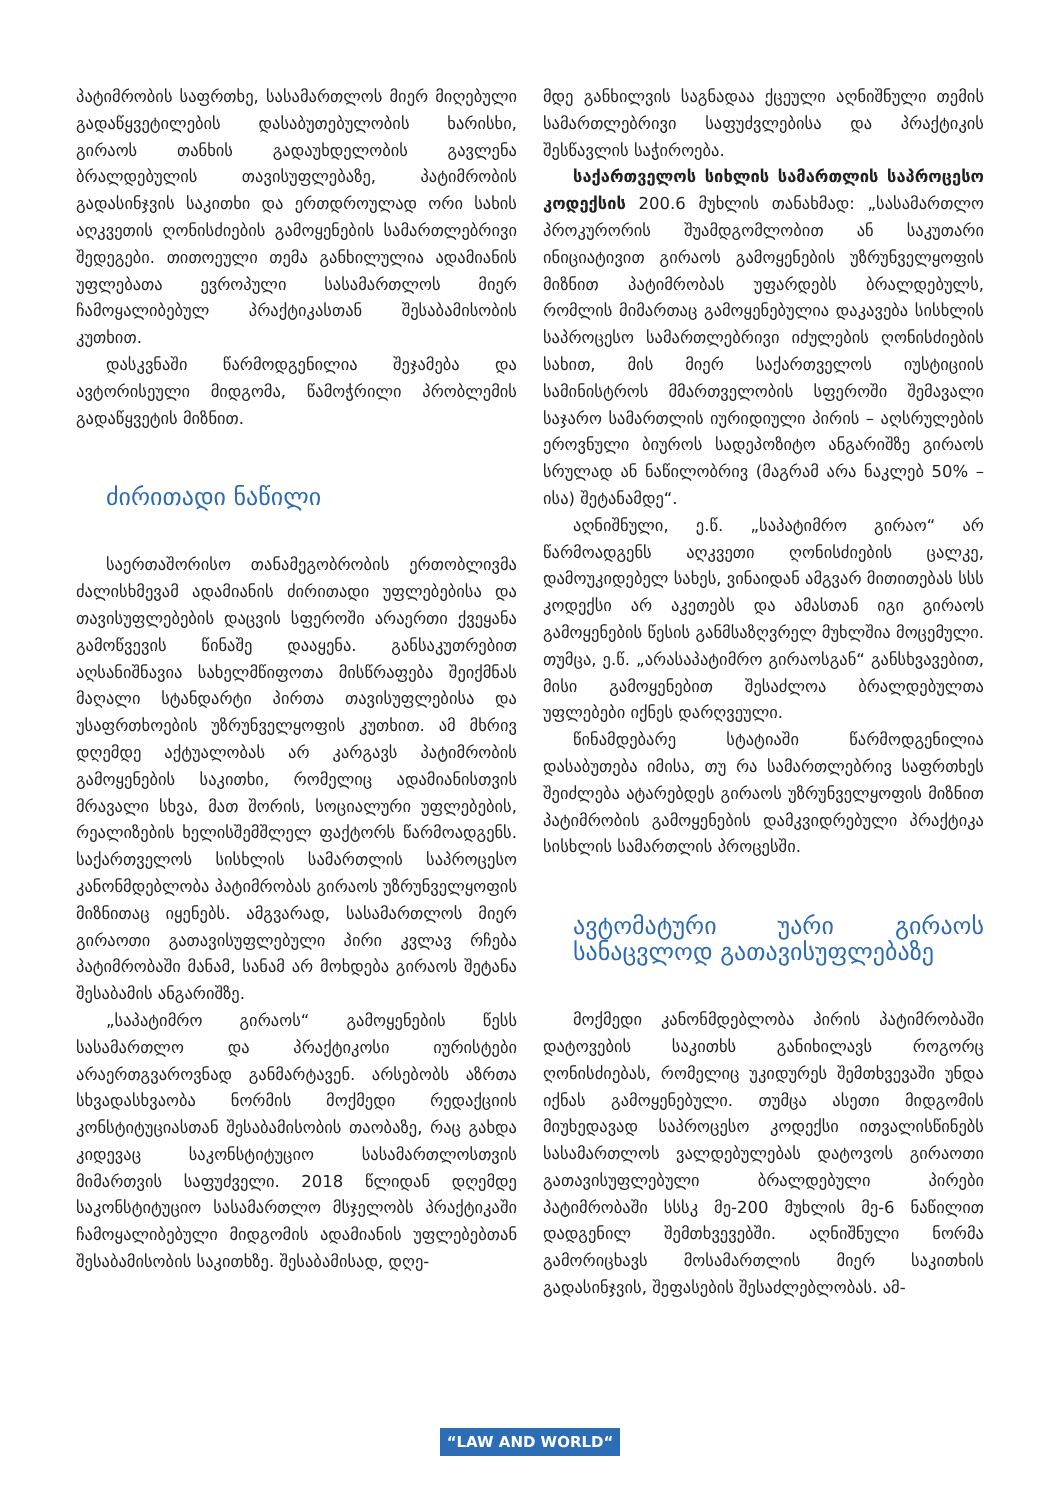პატიმრობის საფრთხე, სასამართლოს მიერ მიღებული გადაწყვეტილების დასაბუთებულობის ხარისხი, გირაოს თანხის გადაუხდელობის გავლენა ბრალდებულის თავისუფლებაზე, პატიმრობის გადასინჯვის საკითხი და ერთდროულად ორი სახის აღკვეთის ღონისძიების გამოყენების სამართლებრივი შედეგები. თითოეული თემა განხილულია ადამიანის უფლებათა ევროპული სასამართლოს მიერ ჩამოყალიბებულ პრაქტიკასთან შესაბამისობის კუთხით.
დასკვნაში წარმოდგენილია შეჯამება და ავტორისეული მიდგომა, წამოჭრილი პრობლემის გადაწყვეტის მიზნით.
ძირითადი ნაწილი
საერთაშორისო თანამეგობრობის ერთობლივმა ძალისხმევამ ადამიანის ძირითადი უფლებებისა და თავისუფლებების დაცვის სფეროში არაერთი ქვეყანა გამოწვევის წინაშე დააყენა. განსაკუთრებით აღსანიშნავია სახელმწიფოთა მისწრაფება შეიქმნას მაღალი სტანდარტი პირთა თავისუფლებისა და უსაფრთხოების უზრუნველყოფის კუთხით. ამ მხრივ დღემდე აქტუალობას არ კარგავს პატიმრობის გამოყენების საკითხი, რომელიც ადამიანისთვის მრავალი სხვა, მათ შორის, სოციალური უფლებების, რეალიზების ხელისშემშლელ ფაქტორს წარმოადგენს. საქართველოს სისხლის სამართლის საპროცესო კანონმდებლობა პატიმრობას გირაოს უზრუნველყოფის მიზნითაც იყენებს. ამგვარად, სასამართლოს მიერ გირაოთი გათავისუფლებული პირი კვლავ რჩება პატიმრობაში მანამ, სანამ არ მოხდება გირაოს შეტანა შესაბამის ანგარიშზე.
„საპატიმრო გირაოს“ გამოყენების წესს სასამართლო და პრაქტიკოსი იურისტები არაერთგვაროვნად განმარტავენ. არსებობს აზრთა სხვადასხვაობა ნორმის მოქმედი რედაქციის კონსტიტუციასთან შესაბამისობის თაობაზე, რაც გახდა კიდევაც საკონსტიტუციო სასამართლოსთვის მიმართვის საფუძველი. 2018 წლიდან დღემდე საკონსტიტუციო სასამართლო მსჯელობს პრაქტიკაში ჩამოყალიბებული მიდგომის ადამიანის უფლებებთან შესაბამისობის საკითხზე. შესაბამისად, დღე-
მდე განხილვის საგნადაა ქცეული აღნიშნული თემის სამართლებრივი საფუძვლებისა და პრაქტიკის შესწავლის საჭიროება.
საქართველოს სიხლის სამართლის საპროცესო კოდექსის 200.6 მუხლის თანახმად: „სასამართლო პროკურორის შუამდგომლობით ან საკუთარი ინიციატივით გირაოს გამოყენების უზრუნველყოფის მიზნით პატიმრობას უფარდებს ბრალდებულს, რომლის მიმართაც გამოყენებულია დაკავება სისხლის საპროცესო სამართლებრივი იძულების ღონისძიების სახით, მის მიერ საქართველოს იუსტიციის სამინისტროს მმართველობის სფეროში შემავალი საჯარო სამართლის იურიდიული პირის – აღსრულების ეროვნული ბიუროს სადეპოზიტო ანგარიშზე გირაოს სრულად ან ნაწილობრივ (მაგრამ არა ნაკლებ 50% – ისა) შეტანამდე“.
აღნიშნული, ე.წ. „საპატიმრო გირაო“ არ წარმოადგენს აღკვეთი ღონისძიების ცალკე, დამოუკიდებელ სახეს, ვინაიდან ამგვარ მითითებას სსს კოდექსი არ აკეთებს და ამასთან იგი გირაოს გამოყენების წესის განმსაზღვრელ მუხლშია მოცემული. თუმცა, ე.წ. „არასაპატიმრო გირაოსგან“ განსხვავებით, მისი გამოყენებით შესაძლოა ბრალდებულთა უფლებები იქნეს დარღვეული.
წინამდებარე სტატიაში წარმოდგენილია დასაბუთება იმისა, თუ რა სამართლებრივ საფრთხეს შეიძლება ატარებდეს გირაოს უზრუნველყოფის მიზნით პატიმრობის გამოყენების დამკვიდრებული პრაქტიკა სისხლის სამართლის პროცესში.
ავტომატური უარი გირაოს სანაცვლოდ გათავისუფლებაზე
მოქმედი კანონმდებლობა პირის პატიმრობაში დატოვების საკითხს განიხილავს როგორც ღონისძიებას, რომელიც უკიდურეს შემთხვევაში უნდა იქნას გამოყენებული. თუმცა ასეთი მიდგომის მიუხედავად საპროცესო კოდექსი ითვალისწინებს სასამართლოს ვალდებულებას დატოვოს გირაოთი გათავისუფლებული ბრალდებული პირები პატიმრობაში სსსკ მე-200 მუხლის მე-6 ნაწილით დადგენილ შემთხვევებში. აღნიშნული ნორმა გამორიცხავს მოსამართლის მიერ საკითხის გადასინჯვის, შეფასების შესაძლებლობას. ამ-
“LAW AND WORLD“